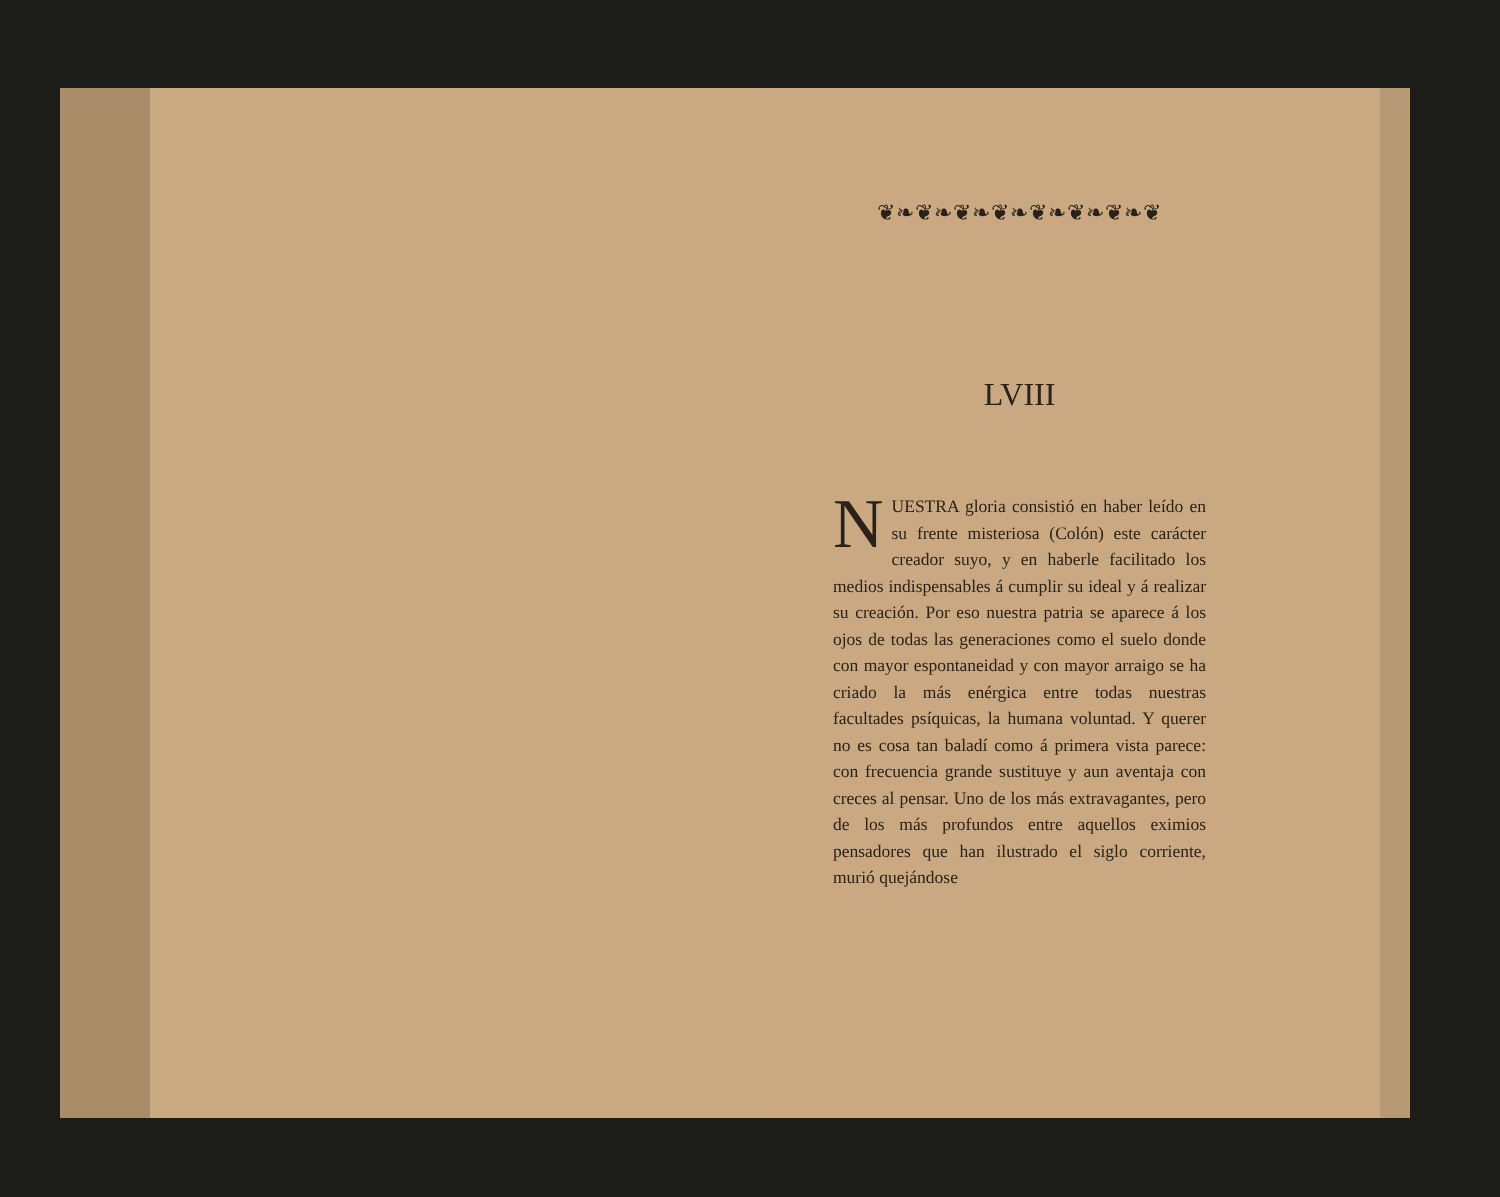❦❧❦❧❦❧❦❧❦❧❦❧❦❧❦
LVIII
NUESTRA gloria consistió en haber leído en su frente misteriosa (Colón) este carácter creador suyo, y en haberle facilitado los medios indispensables á cumplir su ideal y á realizar su creación. Por eso nuestra patria se aparece á los ojos de todas las generaciones como el suelo donde con mayor espontaneidad y con mayor arraigo se ha criado la más enérgica entre todas nuestras facultades psíquicas, la humana voluntad. Y querer no es cosa tan baladí como á primera vista parece: con frecuencia grande sustituye y aun aventaja con creces al pensar. Uno de los más extravagantes, pero de los más profundos entre aquellos eximios pensadores que han ilustrado el siglo corriente, murió quejándose